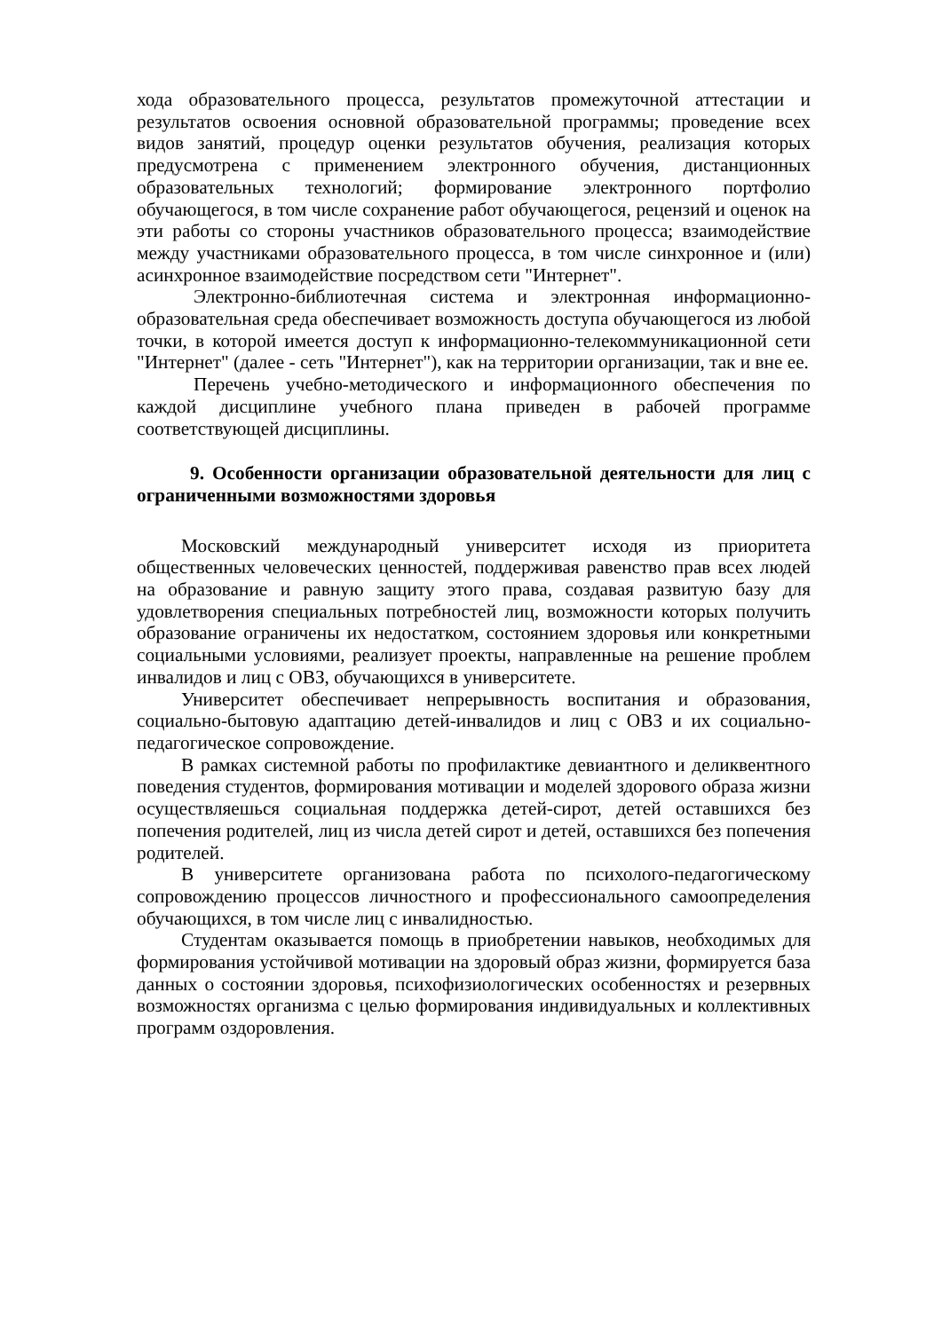хода образовательного процесса, результатов промежуточной аттестации и результатов освоения основной образовательной программы; проведение всех видов занятий, процедур оценки результатов обучения, реализация которых предусмотрена с применением электронного обучения, дистанционных образовательных технологий; формирование электронного портфолио обучающегося, в том числе сохранение работ обучающегося, рецензий и оценок на эти работы со стороны участников образовательного процесса; взаимодействие между участниками образовательного процесса, в том числе синхронное и (или) асинхронное взаимодействие посредством сети "Интернет".
Электронно-библиотечная система и электронная информационно-образовательная среда обеспечивает возможность доступа обучающегося из любой точки, в которой имеется доступ к информационно-телекоммуникационной сети "Интернет" (далее - сеть "Интернет"), как на территории организации, так и вне ее.
Перечень учебно-методического и информационного обеспечения по каждой дисциплине учебного плана приведен в рабочей программе соответствующей дисциплины.
9. Особенности организации образовательной деятельности для лиц с ограниченными возможностями здоровья
Московский международный университет исходя из приоритета общественных человеческих ценностей, поддерживая равенство прав всех людей на образование и равную защиту этого права, создавая развитую базу для удовлетворения специальных потребностей лиц, возможности которых получить образование ограничены их недостатком, состоянием здоровья или конкретными социальными условиями, реализует проекты, направленные на решение проблем инвалидов и лиц с ОВЗ, обучающихся в университете.
Университет обеспечивает непрерывность воспитания и образования, социально-бытовую адаптацию детей-инвалидов и лиц с ОВЗ и их социально-педагогическое сопровождение.
В рамках системной работы по профилактике девиантного и деликвентного поведения студентов, формирования мотивации и моделей здорового образа жизни осуществляешься социальная поддержка детей-сирот, детей оставшихся без попечения родителей, лиц из числа детей сирот и детей, оставшихся без попечения родителей.
В университете организована работа по психолого-педагогическому сопровождению процессов личностного и профессионального самоопределения обучающихся, в том числе лиц с инвалидностью.
Студентам оказывается помощь в приобретении навыков, необходимых для формирования устойчивой мотивации на здоровый образ жизни, формируется база данных о состоянии здоровья, психофизиологических особенностях и резервных возможностях организма с целью формирования индивидуальных и коллективных программ оздоровления.